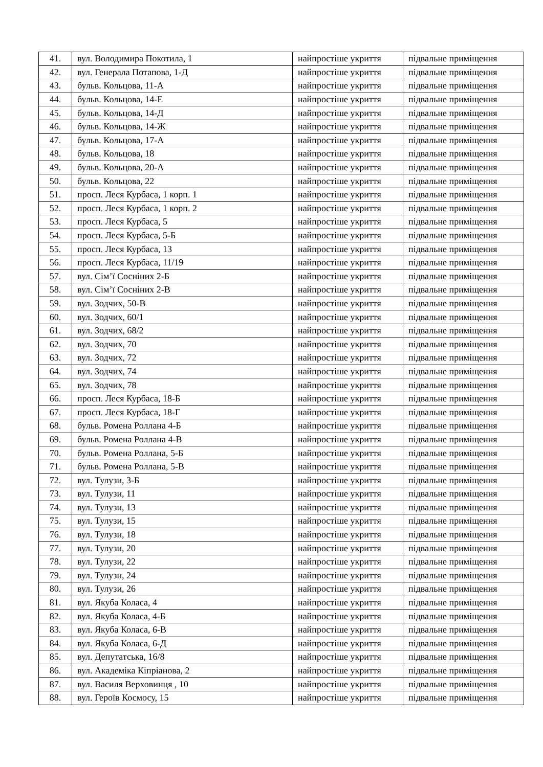| 41. | вул. Володимира Покотила, 1 | найпростіше укриття | підвальне приміщення |
| 42. | вул. Генерала Потапова, 1-Д | найпростіше укриття | підвальне приміщення |
| 43. | бульв. Кольцова, 11-А | найпростіше укриття | підвальне приміщення |
| 44. | бульв. Кольцова, 14-Е | найпростіше укриття | підвальне приміщення |
| 45. | бульв. Кольцова, 14-Д | найпростіше укриття | підвальне приміщення |
| 46. | бульв. Кольцова, 14-Ж | найпростіше укриття | підвальне приміщення |
| 47. | бульв. Кольцова, 17-А | найпростіше укриття | підвальне приміщення |
| 48. | бульв. Кольцова, 18 | найпростіше укриття | підвальне приміщення |
| 49. | бульв. Кольцова, 20-А | найпростіше укриття | підвальне приміщення |
| 50. | бульв. Кольцова, 22 | найпростіше укриття | підвальне приміщення |
| 51. | просп. Леся Курбаса, 1 корп. 1 | найпростіше укриття | підвальне приміщення |
| 52. | просп. Леся Курбаса, 1 корп. 2 | найпростіше укриття | підвальне приміщення |
| 53. | просп. Леся Курбаса, 5 | найпростіше укриття | підвальне приміщення |
| 54. | просп. Леся Курбаса, 5-Б | найпростіше укриття | підвальне приміщення |
| 55. | просп. Леся Курбаса, 13 | найпростіше укриття | підвальне приміщення |
| 56. | просп. Леся Курбаса, 11/19 | найпростіше укриття | підвальне приміщення |
| 57. | вул. Сім’ї Сосніних 2-Б | найпростіше укриття | підвальне приміщення |
| 58. | вул. Сім’ї Сосніних 2-В | найпростіше укриття | підвальне приміщення |
| 59. | вул. Зодчих, 50-В | найпростіше укриття | підвальне приміщення |
| 60. | вул. Зодчих, 60/1 | найпростіше укриття | підвальне приміщення |
| 61. | вул. Зодчих, 68/2 | найпростіше укриття | підвальне приміщення |
| 62. | вул. Зодчих, 70 | найпростіше укриття | підвальне приміщення |
| 63. | вул. Зодчих, 72 | найпростіше укриття | підвальне приміщення |
| 64. | вул. Зодчих, 74 | найпростіше укриття | підвальне приміщення |
| 65. | вул. Зодчих, 78 | найпростіше укриття | підвальне приміщення |
| 66. | просп. Леся Курбаса, 18-Б | найпростіше укриття | підвальне приміщення |
| 67. | просп. Леся Курбаса, 18-Г | найпростіше укриття | підвальне приміщення |
| 68. | бульв. Ромена Роллана 4-Б | найпростіше укриття | підвальне приміщення |
| 69. | бульв. Ромена Роллана 4-В | найпростіше укриття | підвальне приміщення |
| 70. | бульв. Ромена Роллана, 5-Б | найпростіше укриття | підвальне приміщення |
| 71. | бульв. Ромена Роллана, 5-В | найпростіше укриття | підвальне приміщення |
| 72. | вул. Тулузи, 3-Б | найпростіше укриття | підвальне приміщення |
| 73. | вул. Тулузи, 11 | найпростіше укриття | підвальне приміщення |
| 74. | вул. Тулузи, 13 | найпростіше укриття | підвальне приміщення |
| 75. | вул. Тулузи, 15 | найпростіше укриття | підвальне приміщення |
| 76. | вул. Тулузи, 18 | найпростіше укриття | підвальне приміщення |
| 77. | вул. Тулузи, 20 | найпростіше укриття | підвальне приміщення |
| 78. | вул. Тулузи, 22 | найпростіше укриття | підвальне приміщення |
| 79. | вул. Тулузи, 24 | найпростіше укриття | підвальне приміщення |
| 80. | вул. Тулузи, 26 | найпростіше укриття | підвальне приміщення |
| 81. | вул. Якуба Коласа, 4 | найпростіше укриття | підвальне приміщення |
| 82. | вул. Якуба Коласа, 4-Б | найпростіше укриття | підвальне приміщення |
| 83. | вул. Якуба Коласа, 6-В | найпростіше укриття | підвальне приміщення |
| 84. | вул. Якуба Коласа, 6-Д | найпростіше укриття | підвальне приміщення |
| 85. | вул. Депутатська, 16/8 | найпростіше укриття | підвальне приміщення |
| 86. | вул. Академіка Кіпріанова, 2 | найпростіше укриття | підвальне приміщення |
| 87. | вул. Василя Верховинця , 10 | найпростіше укриття | підвальне приміщення |
| 88. | вул. Героїв Космосу, 15 | найпростіше укриття | підвальне приміщення |